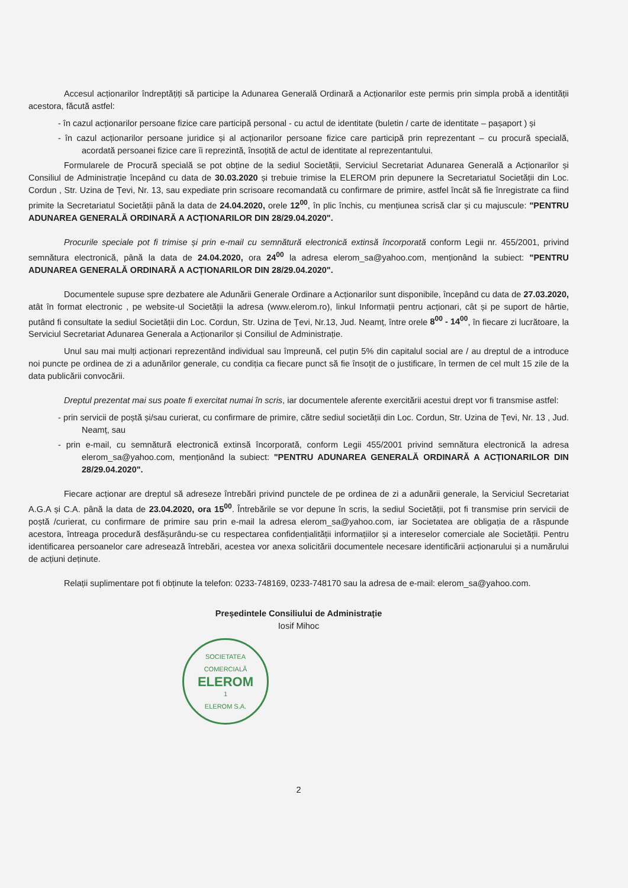Accesul acționarilor îndreptățiți să participe la Adunarea Generală Ordinară a Acționarilor este permis prin simpla probă a identității acestora, făcută astfel:
- în cazul acționarilor persoane fizice care participă personal - cu actul de identitate (buletin / carte de identitate – pașaport ) și
- în cazul acționarilor persoane juridice și al acționarilor persoane fizice care participă prin reprezentant – cu procură specială, acordată persoanei fizice care îi reprezintă, însoțită de actul de identitate al reprezentantului.
Formularele de Procură specială se pot obține de la sediul Societății, Serviciul Secretariat Adunarea Generală a Acționarilor și Consiliul de Administrație începând cu data de 30.03.2020 și trebuie trimise la ELEROM prin depunere la Secretariatul Societății din Loc. Cordun , Str. Uzina de Țevi, Nr. 13, sau expediate prin scrisoare recomandată cu confirmare de primire, astfel încât să fie înregistrate ca fiind primite la Secretariatul Societății până la data de 24.04.2020, orele 12<sup>00</sup>, în plic închis, cu mențiunea scrisă clar și cu majuscule: "PENTRU ADUNAREA GENERALĂ ORDINARĂ A ACȚIONARILOR DIN 28/29.04.2020".
Procurile speciale pot fi trimise și prin e-mail cu semnătură electronică extinsă încorporată conform Legii nr. 455/2001, privind semnătura electronică, până la data de 24.04.2020, ora 24<sup>00</sup> la adresa elerom_sa@yahoo.com, menționând la subiect: "PENTRU ADUNAREA GENERALĂ ORDINARĂ A ACȚIONARILOR DIN 28/29.04.2020".
Documentele supuse spre dezbatere ale Adunării Generale Ordinare a Acționarilor sunt disponibile, începând cu data de 27.03.2020, atât în format electronic , pe website-ul Societății la adresa (www.elerom.ro), linkul Informații pentru acționari, cât și pe suport de hârtie, putând fi consultate la sediul Societății din Loc. Cordun, Str. Uzina de Țevi, Nr.13, Jud. Neamț, între orele 8<sup>00</sup> - 14<sup>00</sup>, în fiecare zi lucrătoare, la Serviciul Secretariat Adunarea Generala a Acționarilor și Consiliul de Administrație.
Unul sau mai mulți acționari reprezentând individual sau împreună, cel puțin 5% din capitalul social are / au dreptul de a introduce noi puncte pe ordinea de zi a adunărilor generale, cu condiția ca fiecare punct să fie însoțit de o justificare, în termen de cel mult 15 zile de la data publicării convocării.
Dreptul prezentat mai sus poate fi exercitat numai în scris, iar documentele aferente exercitării acestui drept vor fi transmise astfel:
- prin servicii de poștă și/sau curierat, cu confirmare de primire, către sediul societății din Loc. Cordun, Str. Uzina de Țevi, Nr. 13 , Jud. Neamț, sau
- prin e-mail, cu semnătură electronică extinsă încorporată, conform Legii 455/2001 privind semnătura electronică la adresa elerom_sa@yahoo.com, menționând la subiect: "PENTRU ADUNAREA GENERALĂ ORDINARĂ A ACȚIONARILOR DIN 28/29.04.2020".
Fiecare acționar are dreptul să adreseze întrebări privind punctele de pe ordinea de zi a adunării generale, la Serviciul Secretariat A.G.A și C.A. până la data de 23.04.2020, ora 15<sup>00</sup>. Întrebările se vor depune în scris, la sediul Societății, pot fi transmise prin servicii de poștă /curierat, cu confirmare de primire sau prin e-mail la adresa elerom_sa@yahoo.com, iar Societatea are obligația de a răspunde acestora, întreaga procedură desfășurându-se cu respectarea confidențialității informațiilor și a intereselor comerciale ale Societății. Pentru identificarea persoanelor care adresează întrebări, acestea vor anexa solicitării documentele necesare identificării acționarului și a numărului de acțiuni deținute.
Relații suplimentare pot fi obținute la telefon: 0233-748169, 0233-748170 sau la adresa de e-mail: elerom_sa@yahoo.com.
Președintele Consiliului de Administrație
Iosif Mihoc
SOCIETATEA COMERCIALĂ
ELEROM
1
ELEROM S.A.
2